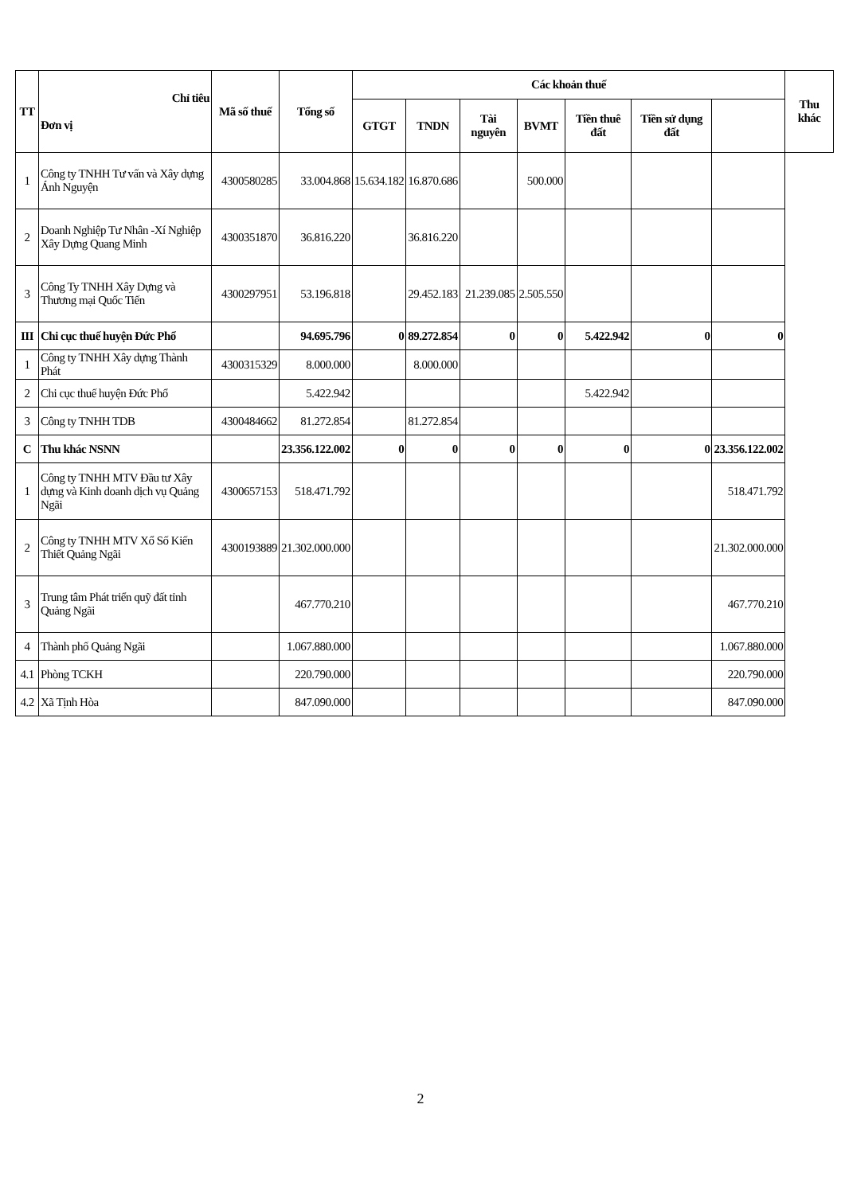| TT | Chỉ tiêu Đơn vị | Mã số thuế | Tổng số | Các khoản thuế | | | | | | | Thu khác |
| --- | --- | --- | --- | --- | --- | --- | --- | --- | --- | --- | --- |
| | | | | GTGT | TNDN | Tài nguyên | BVMT | Tiền thuê đất | Tiền sử dụng đất | | |
| 1 | Công ty TNHH Tư vấn và Xây dựng Ánh Nguyện | 4300580285 | 33.004.868 | 15.634.182 | 16.870.686 | | 500.000 | | | | |
| 2 | Doanh Nghiệp Tư Nhân -Xí Nghiệp Xây Dựng Quang Minh | 4300351870 | 36.816.220 | | 36.816.220 | | | | | | |
| 3 | Công Ty TNHH Xây Dựng và Thương mại Quốc Tiến | 4300297951 | 53.196.818 | | 29.452.183 | 21.239.085 | 2.505.550 | | | | |
| III | Chi cục thuế huyện Đức Phổ | | 94.695.796 | 0 | 89.272.854 | 0 | 0 | 5.422.942 | 0 | 0 | |
| 1 | Công ty TNHH Xây dựng Thành Phát | 4300315329 | 8.000.000 | | 8.000.000 | | | | | | |
| 2 | Chi cục thuế huyện Đức Phổ | | 5.422.942 | | | | | 5.422.942 | | | |
| 3 | Công ty TNHH TDB | 4300484662 | 81.272.854 | | 81.272.854 | | | | | | |
| C | Thu khác NSNN | | 23.356.122.002 | 0 | 0 | 0 | 0 | 0 | 0 | 23.356.122.002 | |
| 1 | Công ty TNHH MTV Đầu tư Xây dựng và Kinh doanh dịch vụ Quảng Ngãi | 4300657153 | 518.471.792 | | | | | | | 518.471.792 | |
| 2 | Công ty TNHH MTV Xổ Số Kiến Thiết Quảng Ngãi | 4300193889 | 21.302.000.000 | | | | | | | 21.302.000.000 | |
| 3 | Trung tâm Phát triển quỹ đất tỉnh Quảng Ngãi | | 467.770.210 | | | | | | | 467.770.210 | |
| 4 | Thành phố Quảng Ngãi | | 1.067.880.000 | | | | | | | 1.067.880.000 | |
| 4.1 | Phòng TCKH | | 220.790.000 | | | | | | | 220.790.000 | |
| 4.2 | Xã Tịnh Hòa | | 847.090.000 | | | | | | | 847.090.000 | |
2